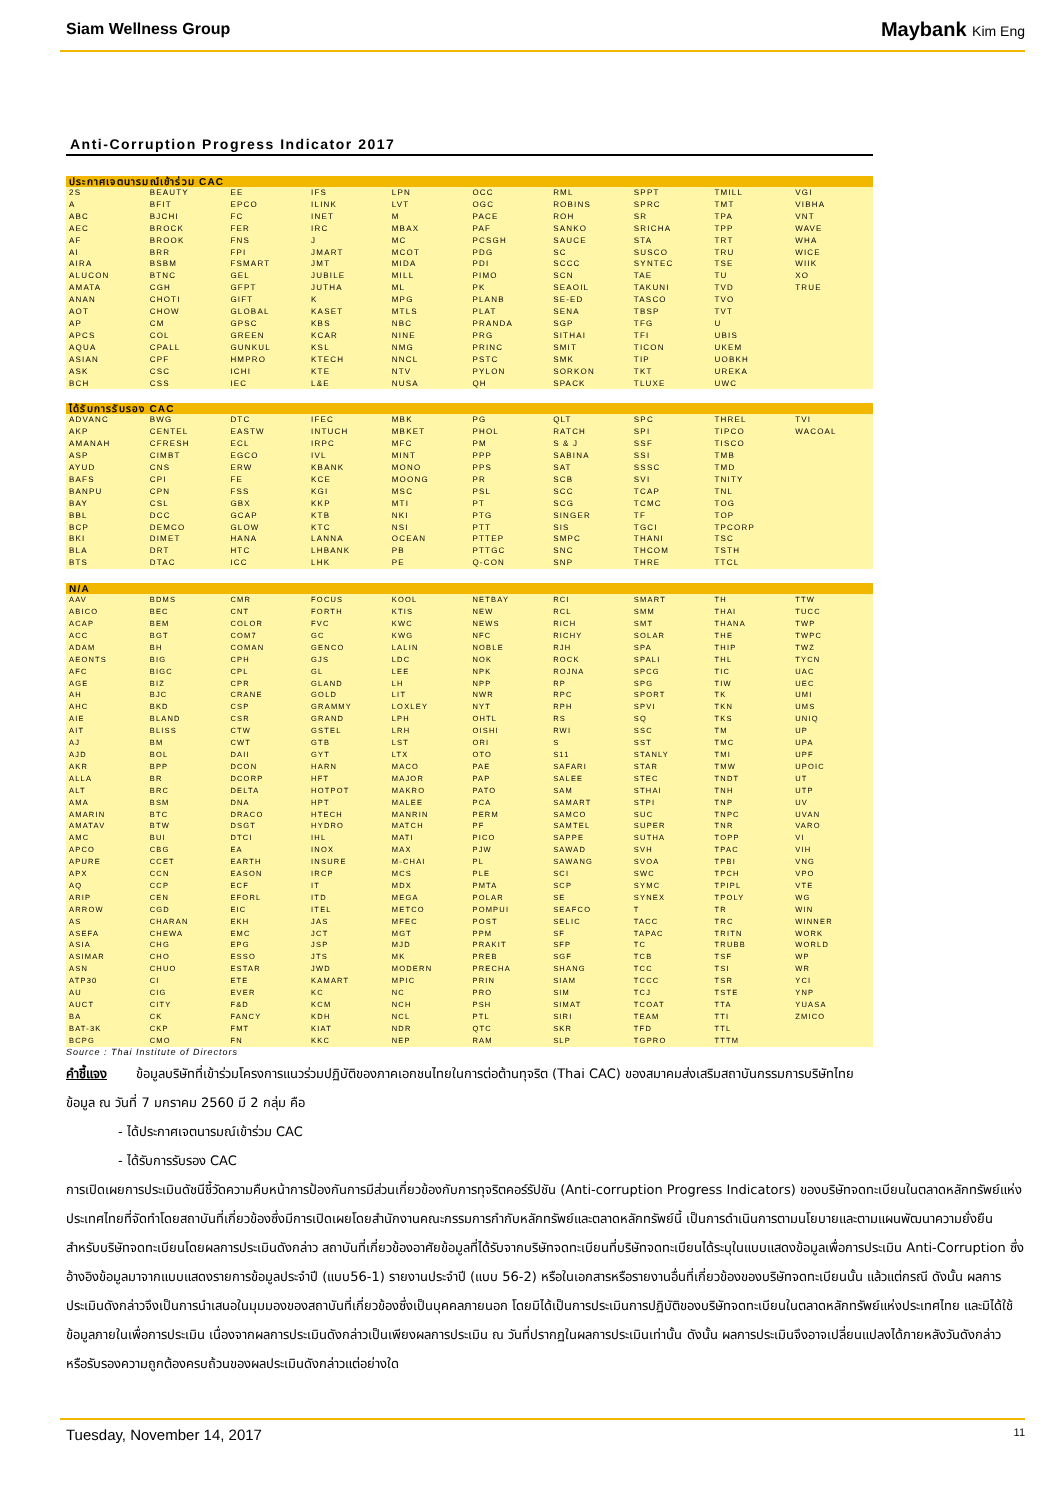Siam Wellness Group Maybank Kim Eng
Anti-Corruption Progress Indicator 2017
| ประกาศเจตนารมณ์เข้าร่วม CAC | | | | | | | | | |
| --- | --- | --- | --- | --- | --- | --- | --- | --- | --- |
| 2S | BEAUTY | EE | IFS | LPN | OCC | RML | SPPT | TMILL | VGI |
| A | BFIT | EPCO | ILINK | LVT | OGC | ROBINS | SPRC | TMT | VIBHA |
| ABC | BJCHI | FC | INET | M | PACE | ROH | SR | TPA | VNT |
| AEC | BROCK | FER | IRC | MBAX | PAF | SANKO | SRICHA | TPP | WAVE |
| AF | BROOK | FNS | J | MC | PCSGH | SAUCE | STA | TRT | WHA |
| AI | BRR | FPI | JMART | MCOT | PDG | SC | SUSCO | TRU | WICE |
| AIRA | BSBM | FSMART | JMT | MIDA | PDI | SCCC | SYNTEC | TSE | WIIK |
| ALUCON | BTNC | GEL | JUBILE | MILL | PIMO | SCN | TAE | TU | XO |
| AMATA | CGH | GFPT | JUTHA | ML | PK | SEAOIL | TAKUNI | TVD | TRUE |
| ANAN | CHOTI | GIFT | K | MPG | PLANB | SE-ED | TASCO | TVO | |
| AOT | CHOW | GLOBAL | KASET | MTLS | PLAT | SENA | TBSP | TVT | |
| AP | CM | GPSC | KBS | NBC | PRANDA | SGP | TFG | U | |
| APCS | COL | GREEN | KCAR | NINE | PRG | SITHAI | TFI | UBIS | |
| AQUA | CPALL | GUNKUL | KSL | NMG | PRINC | SMIT | TICON | UKEM | |
| ASIAN | CPF | HMPRO | KTECH | NNCL | PSTC | SMK | TIP | UOBKH | |
| ASK | CSC | ICHI | KTE | NTV | PYLON | SORKON | TKT | UREKA | |
| BCH | CSS | IEC | L&E | NUSA | QH | SPACK | TLUXE | UWC | |
| ได้รับการรับรอง CAC | | | | | | | | | |
| --- | --- | --- | --- | --- | --- | --- | --- | --- | --- |
| ADVANC | BWG | DTC | IFEC | MBK | PG | QLT | SPC | THREL | TVI |
| AKP | CENTEL | EASTW | INTUCH | MBKET | PHOL | RATCH | SPI | TIPCO | WACOAL |
| AMANAH | CFRESH | ECL | IRPC | MFC | PM | S & J | SSF | TISCO | |
| ASP | CIMBT | EGCO | IVL | MINT | PPP | SABINA | SSI | TMB | |
| AYUD | CNS | ERW | KBANK | MONO | PPS | SAT | SSSC | TMD | |
| BAFS | CPI | FE | KCE | MOONG | PR | SCB | SVI | TNITY | |
| BANPU | CPN | FSS | KGI | MSC | PSL | SCC | TCAP | TNL | |
| BAY | CSL | GBX | KKP | MTI | PT | SCG | TCMC | TOG | |
| BBL | DCC | GCAP | KTB | NKI | PTG | SINGER | TF | TOP | |
| BCP | DEMCO | GLOW | KTC | NSI | PTT | SIS | TGCI | TPCORP | |
| BKI | DIMET | HANA | LANNA | OCEAN | PTTEP | SMPC | THANI | TSC | |
| BLA | DRT | HTC | LHBANK | PB | PTTGC | SNC | THCOM | TSTH | |
| BTS | DTAC | ICC | LHK | PE | Q-CON | SNP | THRE | TTCL | |
| N/A | | | | | | | | | |
| --- | --- | --- | --- | --- | --- | --- | --- | --- | --- |
| AAV | BDMS | CMR | FOCUS | KOOL | NETBAY | RCI | SMART | TH | TTW |
| ABICO | BEC | CNT | FORTH | KTIS | NEW | RCL | SMM | THAI | TUCC |
| ACAP | BEM | COLOR | FVC | KWC | NEWS | RICH | SMT | THANA | TWP |
| ACC | BGT | COM7 | GC | KWG | NFC | RICHY | SOLAR | THE | TWPC |
| ADAM | BH | COMAN | GENCO | LALIN | NOBLE | RJH | SPA | THIP | TWZ |
| AEONTS | BIG | CPH | GJS | LDC | NOK | ROCK | SPALI | THL | TYCN |
| AFC | BIGC | CPL | GL | LEE | NPK | ROJNA | SPCG | TIC | UAC |
| AGE | BIZ | CPR | GLAND | LH | NPP | RP | SPG | TIW | UEC |
| AH | BJC | CRANE | GOLD | LIT | NWR | RPC | SPORT | TK | UMI |
| AHC | BKD | CSP | GRAMMY | LOXLEY | NYT | RPH | SPVI | TKN | UMS |
| AIE | BLAND | CSR | GRAND | LPH | OHTL | RS | SQ | TKS | UNIQ |
| AIT | BLISS | CTW | GSTEL | LRH | OISHI | RWI | SSC | TM | UP |
| AJ | BM | CWT | GTB | LST | ORI | S | SST | TMC | UPA |
| AJD | BOL | DAII | GYT | LTX | OTO | S11 | STANLY | TMI | UPF |
| AKR | BPP | DCON | HARN | MACO | PAE | SAFARI | STAR | TMW | UPOIC |
| ALLA | BR | DCORP | HFT | MAJOR | PAP | SALEE | STEC | TNDT | UT |
| ALT | BRC | DELTA | HOTPOT | MAKRO | PATO | SAM | STHAI | TNH | UTP |
| AMA | BSM | DNA | HPT | MALEE | PCA | SAMART | STPI | TNP | UV |
| AMARIN | BTC | DRACO | HTECH | MANRIN | PERM | SAMCO | SUC | TNPC | UVAN |
| AMATAV | BTW | DSGT | HYDRO | MATCH | PF | SAMTEL | SUPER | TNR | VARO |
| AMC | BUI | DTCI | IHL | MATI | PICO | SAPPE | SUTHA | TOPP | VI |
| APCO | CBG | EA | INOX | MAX | PJW | SAWAD | SVH | TPAC | VIH |
| APURE | CCET | EARTH | INSURE | M-CHAI | PL | SAWANG | SVOA | TPBI | VNG |
| APX | CCN | EASON | IRCP | MCS | PLE | SCI | SWC | TPCH | VPO |
| AQ | CCP | ECF | IT | MDX | PMTA | SCP | SYMC | TPIPL | VTE |
| ARIP | CEN | EFORL | ITD | MEGA | POLAR | SE | SYNEX | TPOLY | WG |
| ARROW | CGD | EIC | ITEL | METCO | POMPUI | SEAFCO | T | TR | WIN |
| AS | CHARAN | EKH | JAS | MFEC | POST | SELIC | TACC | TRC | WINNER |
| ASEFA | CHEWA | EMC | JCT | MGT | PPM | SF | TAPAC | TRITN | WORK |
| ASIA | CHG | EPG | JSP | MJD | PRAKIT | SFP | TC | TRUBB | WORLD |
| ASIMAR | CHO | ESSO | JTS | MK | PREB | SGF | TCB | TSF | WP |
| ASN | CHUO | ESTAR | JWD | MODERN | PRECHA | SHANG | TCC | TSI | WR |
| ATP30 | CI | ETE | KAMART | MPIC | PRIN | SIAM | TCCC | TSR | YCI |
| AU | CIG | EVER | KC | NC | PRO | SIM | TCJ | TSTE | YNP |
| AUCT | CITY | F&D | KCM | NCH | PSH | SIMAT | TCOAT | TTA | YUASA |
| BA | CK | FANCY | KDH | NCL | PTL | SIRI | TEAM | TTI | ZMICO |
| BAT-3K | CKP | FMT | KIAT | NDR | QTC | SKR | TFD | TTL | |
| BCPG | CMO | FN | KKC | NEP | RAM | SLP | TGPRO | TTTM | |
Source : Thai Institute of Directors
คำชี้แจง ข้อมูลบริษัทที่เข้าร่วมโครงการแนวร่วมปฏิบัติของภาคเอกชนไทยในการต่อต้านทุจริต (Thai CAC) ของสมาคมส่งเสริมสถาบันกรรมการบริษัทไทย
ข้อมูล ณ วันที่ 7 มกราคม 2560 มี 2 กลุ่ม คือ
- ได้ประกาศเจตนารมณ์เข้าร่วม CAC
- ได้รับการรับรอง CAC
การเปิดเผยการประเมินดัชนีชี้วัดความคืบหน้าการป้องกันการมีส่วนเกี่ยวข้องกับการทุจริตคอร์รัปชัน (Anti-corruption Progress Indicators) ของบริษัทจดทะเบียนในตลาดหลักทรัพย์แห่งประเทศไทยที่จัดทำโดยสถาบันที่เกี่ยวข้องซึ่งมีการเปิดเผยโดยสำนักงานคณะกรรมการกำกับหลักทรัพย์และตลาดหลักทรัพย์นี้ เป็นการดำเนินการตามนโยบายและตามแผนพัฒนาความยั่งยืนสำหรับบริษัทจดทะเบียนโดยผลการประเมินดังกล่าว สถาบันที่เกี่ยวข้องอาศัยข้อมูลที่ได้รับจากบริษัทจดทะเบียนที่บริษัทจดทะเบียนได้ระบุในแบบแสดงข้อมูลเพื่อการประเมิน Anti-Corruption ซึ่งอ้างอิงข้อมูลมาจากแบบแสดงรายการข้อมูลประจำปี (แบบ56-1) รายงานประจำปี (แบบ 56-2) หรือในเอกสารหรือรายงานอื่นที่เกี่ยวข้องของบริษัทจดทะเบียนนั้น แล้วแต่กรณี ดังนั้น ผลการประเมินดังกล่าวจึงเป็นการนำเสนอในมุมมองของสถาบันที่เกี่ยวข้องซึ่งเป็นบุคคลภายนอก โดยมิได้เป็นการประเมินการปฏิบัติของบริษัทจดทะเบียนในตลาดหลักทรัพย์แห่งประเทศไทย และมิได้ใช้ข้อมูลภายในเพื่อการประเมิน เนื่องจากผลการประเมินดังกล่าวเป็นเพียงผลการประเมิน ณ วันที่ปรากฏในผลการประเมินเท่านั้น ดังนั้น ผลการประเมินจึงอาจเปลี่ยนแปลงได้ภายหลังวันดังกล่าว หรือรับรองความถูกต้องครบถ้วนของผลประเมินดังกล่าวแต่อย่างใด
Tuesday, November 14, 2017 11